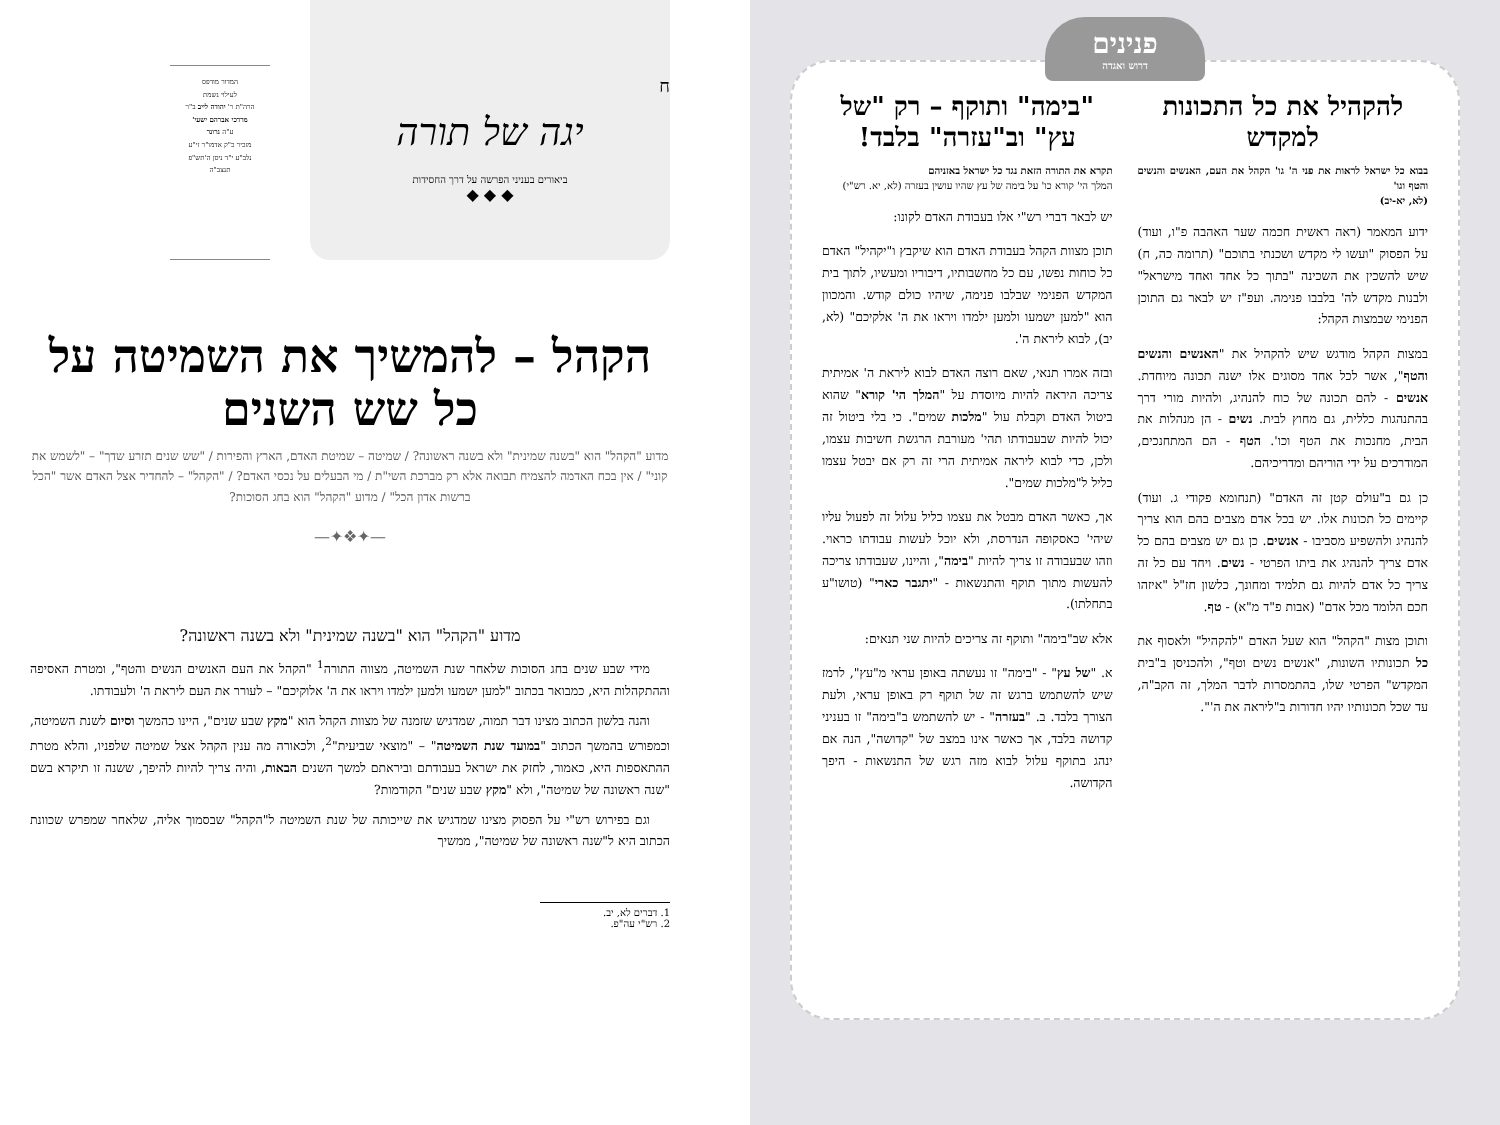ח
יגה של תורה
ביאורים בעניני הפרשה על דרך החסידות
◆ ◆ ◆
המדור מודפס
לעילוי נשמת
הרה"ת ר' יהודה לייב ב"ר
מרדכי אברהם ישעי'
ע"ה גרונר
מזכיר כ"ק אדמו"ר זי"ע
נלב"ע י"ד ניסן ה'תש"פ
תנצב"ה
הקהל – להמשיך את השמיטה על כל שש השנים
מדוע "הקהל" הוא "בשנה שמינית" ולא בשנה ראשונה? / שמיטה – שמיטת האדם, הארץ והפירות / "שש שנים תזרע שדך" – "לשמש את קוני" / אין בכח האדמה להצמיח תבואה אלא רק מברכת השי"ת / מי הבעלים על נכסי האדם? / "הקהל" – להחדיר אצל האדם אשר "הכל ברשות אדון הכל" / מדוע "הקהל" הוא בחג הסוכות?
—✦❖✦—
מדוע "הקהל" הוא "בשנה שמינית" ולא בשנה ראשונה?
מידי שבע שנים בחג הסוכות שלאחר שנת השמיטה, מצווה התורה<sup>1</sup> "הקהל את העם האנשים הנשים והטף", ומטרת האסיפה וההתקהלות היא, כמבואר בכתוב "למען ישמעו ולמען ילמדו ויראו את ה' אלוקיכם" – לעורר את העם ליראת ה' ולעבודתו.
והנה בלשון הכתוב מצינו דבר תמוה, שמדגיש שזמנה של מצוות הקהל הוא "מקץ שבע שנים", היינו כהמשך וסיום לשנת השמיטה, וכמפורש בהמשך הכתוב "במועד שנת השמיטה" – "מוצאי שביעית"<sup>2</sup>, ולכאורה מה ענין הקהל אצל שמיטה שלפניו, והלא מטרת ההתאספות היא, כאמור, לחזק את ישראל בעבודתם וביראתם למשך השנים הבאות, והיה צריך להיות להיפך, ששנה זו תיקרא בשם "שנה ראשונה של שמיטה", ולא "מקץ שבע שנים" הקודמות?
וגם בפירוש רש"י על הפסוק מצינו שמדגיש את שייכותה של שנת השמיטה ל"הקהל" שבסמוך אליה, שלאחר שמפרש שכוונת הכתוב היא ל"שנה ראשונה של שמיטה", ממשיך
1. דברים לא, יב.
2. רש"י עה"פ.
פנינים
דרוש ואגדה
להקהיל את כל התכונות למקדש
בבוא כל ישראל לראות את פני ה' גו' הקהל את העם, האנשים והנשים והטף וגו'
(לא, יא-יב)
ידוע המאמר (ראה ראשית חכמה שער האהבה פ"ו, ועוד) על הפסוק "ועשו לי מקדש ושכנתי בתוכם" (תרומה כה, ח) שיש להשכין את השכינה "בתוך כל אחד ואחד מישראל" ולבנות מקדש לה' בלבבו פנימה. ועפ"ז יש לבאר גם התוכן הפנימי שבמצות הקהל:
במצות הקהל מודגש שיש להקהיל את "האנשים והנשים והטף", אשר לכל אחד מסוגים אלו ישנה תכונה מיוחדת. אנשים - להם תכונה של כוח להנהיג, ולהיות מורי דרך בהתנהגות כללית, גם מחוץ לבית. נשים - הן מנהלות את הבית, מחנכות את הטף וכו'. הטף - הם המתחנכים, המודרכים על ידי הוריהם ומדריכיהם.
כן גם ב"עולם קטן זה האדם" (תנחומא פקודי ג. ועוד) קיימים כל תכונות אלו. יש בכל אדם מצבים בהם הוא צריך להנהיג ולהשפיע מסביבו - אנשים. כן גם יש מצבים בהם כל אדם צריך להנהיג את ביתו הפרטי - נשים. ויחד עם כל זה צריך כל אדם להיות גם תלמיד ומחונך, כלשון חז"ל "איזהו חכם הלומד מכל אדם" (אבות פ"ד מ"א) - טף.
ותוכן מצות "הקהל" הוא שעל האדם "להקהיל" ולאסוף את כל תכונותיו השונות, "אנשים נשים וטף", ולהכניסן ב"בית המקדש" הפרטי שלו, בהתמסרות לדבר המלך, זה הקב"ה, עד שכל תכונותיו יהיו חדורות ב"ליראה את ה'".
"בימה" ותוקף – רק "של עץ" וב"עזרה" בלבד!
תקרא את התורה הזאת נגד כל ישראל באזניהם
המלך הי' קורא כו' על בימה של עץ שהיו עושין בעזרה (לא, יא. רש"י)
יש לבאר דברי רש"י אלו בעבודת האדם לקונו:
תוכן מצוות הקהל בעבודת האדם הוא שיקבץ ו"יקהיל" האדם כל כוחות נפשו, עם כל מחשבותיו, דיבוריו ומעשיו, לתוך בית המקדש הפנימי שבלבו פנימה, שיהיו כולם קודש. והמכוון הוא "למען ישמעו ולמען ילמדו ויראו את ה' אלקיכם" (לא, יב), לבוא ליראת ה'.
ובזה אמרו תנאי, שאם רוצה האדם לבוא ליראת ה' אמיתית צריכה היראה להיות מיוסדת על "המלך הי' קורא" שהוא ביטול האדם וקבלת עול "מלכות שמים". כי בלי ביטול זה יכול להיות שבעבודתו תהי' מעורבת הרגשת חשיבות עצמו, ולכן, כדי לבוא ליראה אמיתית הרי זה רק אם יבטל עצמו כליל ל"מלכות שמים".
אך, כאשר האדם מבטל את עצמו כליל עלול זה לפעול עליו שיהי' כאסקופה הנדרסת, ולא יוכל לעשות עבודתו כראוי. וזהו שבעבודה זו צריך להיות "בימה", והיינו, שעבודתו צריכה להעשות מתוך תוקף והתנשאות - "יתגבר כארי" (טושו"ע בתחלתו).
אלא שב"בימה" ותוקף זה צריכים להיות שני תנאים:
א. "של עץ" - "בימה" זו נעשתה באופן עראי מ"עץ", לרמז שיש להשתמש ברגש זה של תוקף רק באופן עראי, ולעת הצורך בלבד. ב. "בעזרה" - יש להשתמש ב"בימה" זו בעניני קדושה בלבד, אך כאשר אינו במצב של "קדושה", הנה אם ינהג בתוקף עלול לבוא מזה רגש של התנשאות - היפך הקדושה.